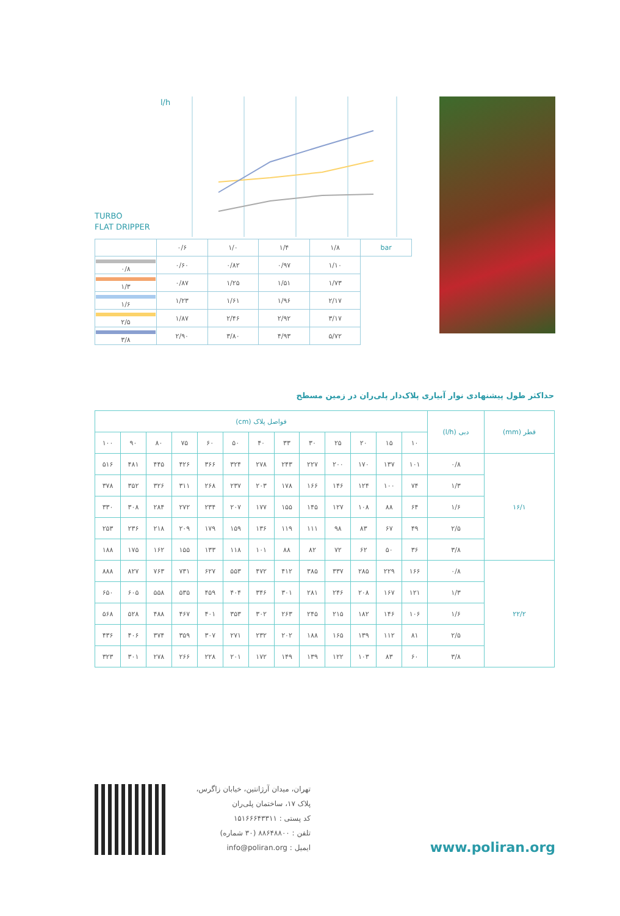l/h
TURBO
FLAT DRIPPER
| | ۰/۶ | ۱/۰ | ۱/۴ | ۱/۸ | bar |
| ۰/۸ | ۰/۶۰ | ۰/۸۲ | ۰/۹۷ | ۱/۱۰ | |
| ۱/۳ | ۰/۸۷ | ۱/۲۵ | ۱/۵۱ | ۱/۷۳ | |
| ۱/۶ | ۱/۲۳ | ۱/۶۱ | ۱/۹۶ | ۲/۱۷ | |
| ۲/۵ | ۱/۸۷ | ۲/۴۶ | ۲/۹۲ | ۳/۱۷ | |
| ۳/۸ | ۲/۹۰ | ۳/۸۰ | ۴/۹۳ | ۵/۷۲ | |
حداکثر طول پیشنهادی نوار آبیاری پلاک‌دار پلی‌ران در زمین مسطح
| قطر (mm) | دبی (l/h) | فواصل پلاک (cm) | | | | | | | | | | | | |
| --- | --- | --- | --- | --- | --- | --- | --- | --- | --- | --- | --- | --- | --- | --- |
| | | ۱۰ | ۱۵ | ۲۰ | ۲۵ | ۳۰ | ۳۳ | ۴۰ | ۵۰ | ۶۰ | ۷۵ | ۸۰ | ۹۰ | ۱۰۰ |
| ۱۶/۱ | ۰/۸ | ۱۰۱ | ۱۳۷ | ۱۷۰ | ۲۰۰ | ۲۲۷ | ۲۴۳ | ۲۷۸ | ۳۲۴ | ۳۶۶ | ۴۲۶ | ۴۴۵ | ۴۸۱ | ۵۱۶ |
| | ۱/۳ | ۷۴ | ۱۰۰ | ۱۲۴ | ۱۴۶ | ۱۶۶ | ۱۷۸ | ۲۰۳ | ۲۳۷ | ۲۶۸ | ۳۱۱ | ۳۲۶ | ۳۵۲ | ۳۷۸ |
| | ۱/۶ | ۶۴ | ۸۸ | ۱۰۸ | ۱۲۷ | ۱۴۵ | ۱۵۵ | ۱۷۷ | ۲۰۷ | ۲۳۴ | ۲۷۲ | ۲۸۴ | ۳۰۸ | ۳۳۰ |
| | ۲/۵ | ۴۹ | ۶۷ | ۸۳ | ۹۸ | ۱۱۱ | ۱۱۹ | ۱۳۶ | ۱۵۹ | ۱۷۹ | ۲۰۹ | ۲۱۸ | ۲۳۶ | ۲۵۳ |
| | ۳/۸ | ۳۶ | ۵۰ | ۶۲ | ۷۲ | ۸۲ | ۸۸ | ۱۰۱ | ۱۱۸ | ۱۳۳ | ۱۵۵ | ۱۶۲ | ۱۷۵ | ۱۸۸ |
| ۲۲/۲ | ۰/۸ | ۱۶۶ | ۲۲۹ | ۲۸۵ | ۳۳۷ | ۳۸۵ | ۴۱۲ | ۴۷۲ | ۵۵۳ | ۶۲۷ | ۷۳۱ | ۷۶۳ | ۸۲۷ | ۸۸۸ |
| | ۱/۳ | ۱۲۱ | ۱۶۷ | ۲۰۸ | ۲۴۶ | ۲۸۱ | ۳۰۱ | ۳۴۶ | ۴۰۴ | ۴۵۹ | ۵۳۵ | ۵۵۸ | ۶۰۵ | ۶۵۰ |
| | ۱/۶ | ۱۰۶ | ۱۴۶ | ۱۸۲ | ۲۱۵ | ۲۴۵ | ۲۶۳ | ۳۰۲ | ۳۵۳ | ۴۰۱ | ۴۶۷ | ۴۸۸ | ۵۲۸ | ۵۶۸ |
| | ۲/۵ | ۸۱ | ۱۱۲ | ۱۳۹ | ۱۶۵ | ۱۸۸ | ۲۰۲ | ۲۳۲ | ۲۷۱ | ۳۰۷ | ۳۵۹ | ۳۷۴ | ۴۰۶ | ۴۳۶ |
| | ۳/۸ | ۶۰ | ۸۳ | ۱۰۳ | ۱۲۲ | ۱۳۹ | ۱۴۹ | ۱۷۲ | ۲۰۱ | ۲۲۸ | ۲۶۶ | ۲۷۸ | ۳۰۱ | ۳۲۳ |
تهران، میدان آرژانتین، خیابان زاگرس،
پلاک ۱۷، ساختمان پلی‌ران
کد پستی : ۱۵۱۶۶۶۴۳۳۱۱
تلفن : ۸۸۶۴۸۸۰۰ (۳۰ شماره)
ایمیل : info@poliran.org
www.poliran.org